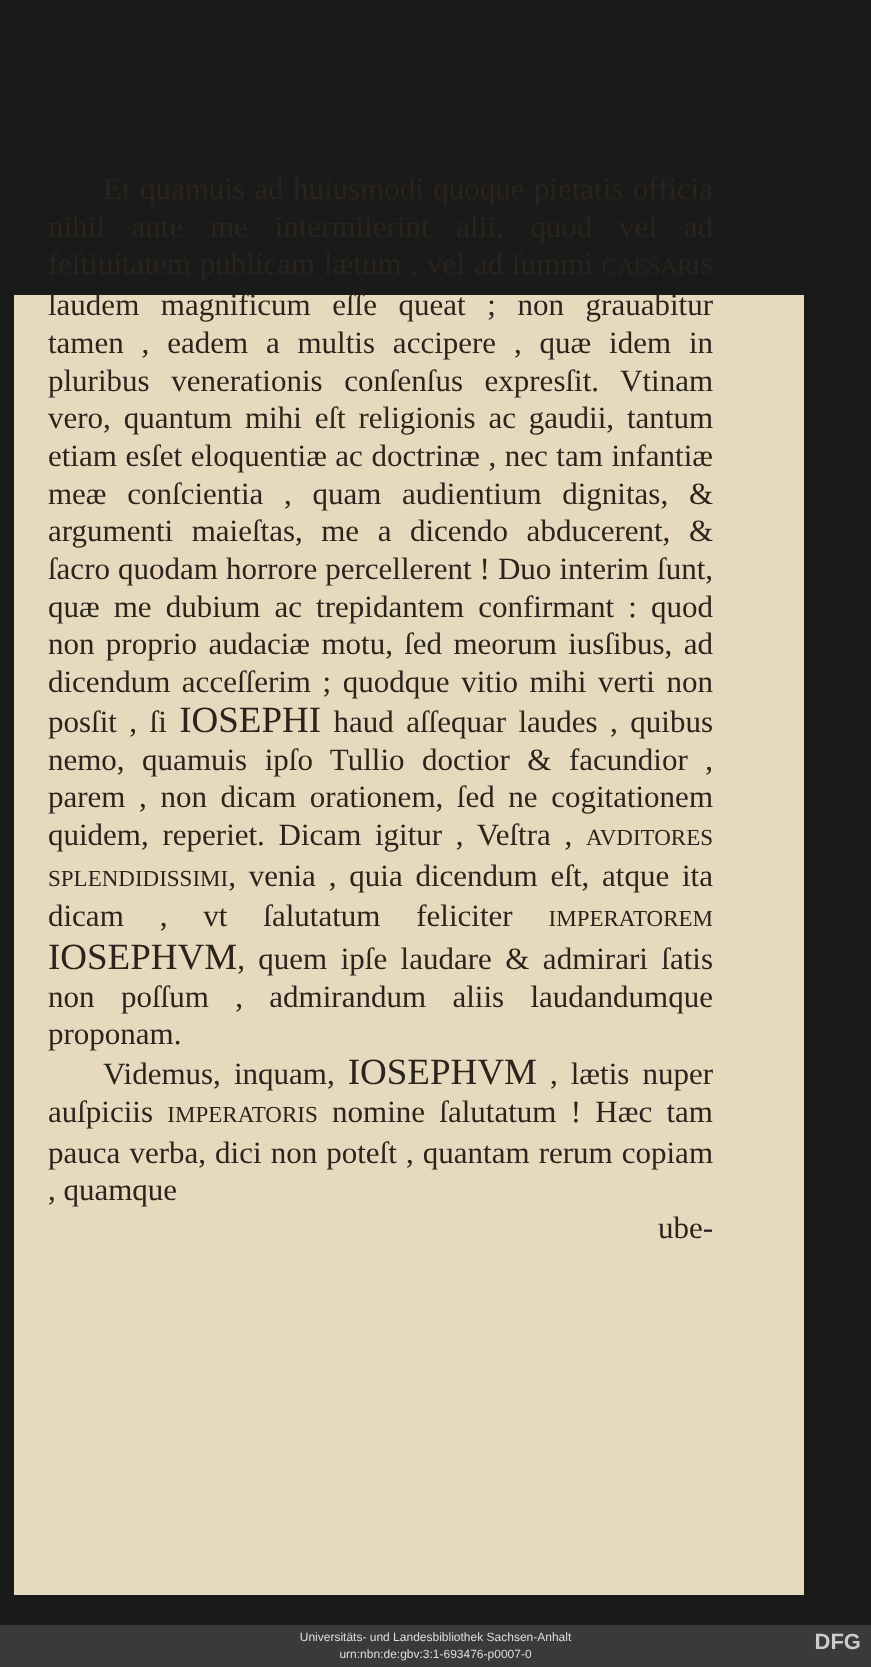Et quamuis ad huiusmodi quoque pietatis officia nihil ante me intermiſerint alii, quod vel ad feſtiuitatem publicam lætum , vel ad ſummi CAESARIS laudem magnificum eſſe queat ; non grauabitur tamen , eadem a multis accipere , quæ idem in pluribus venerationis conſenſus expresſit. Vtinam vero, quantum mihi eſt religionis ac gaudii, tantum etiam esſet eloquentiæ ac doctrinæ , nec tam infantiæ meæ conſcientia , quam audientium dignitas, & argumenti maieſtas, me a dicendo abducerent, & ſacro quodam horrore percellerent ! Duo interim ſunt, quæ me dubium ac trepidantem confirmant : quod non proprio audaciæ motu, ſed meorum iusſibus, ad dicendum acceſſerim ; quodque vitio mihi verti non posſit , ſi IOSEPHI haud aſſequar laudes , quibus nemo, quamuis ipſo Tullio doctior & facundior , parem , non dicam orationem, ſed ne cogitationem quidem, reperiet. Dicam igitur , Veſtra , AVDITORES SPLENDIDISSIMI, venia , quia dicendum eſt, atque ita dicam , vt ſalutatum feliciter IMPERATOREM IOSEPHVM, quem ipſe laudare & admirari ſatis non poſſum , admirandum aliis laudandumque proponam.
Videmus, inquam, IOSEPHVM , lætis nuper auſpiciis IMPERATORIS nomine ſalutatum ! Hæc tam pauca verba, dici non poteſt , quantam rerum copiam , quamque
ube-
Universitäts- und Landesbibliothek Sachsen-Anhalt
urn:nbn:de:gbv:3:1-693476-p0007-0
DFG